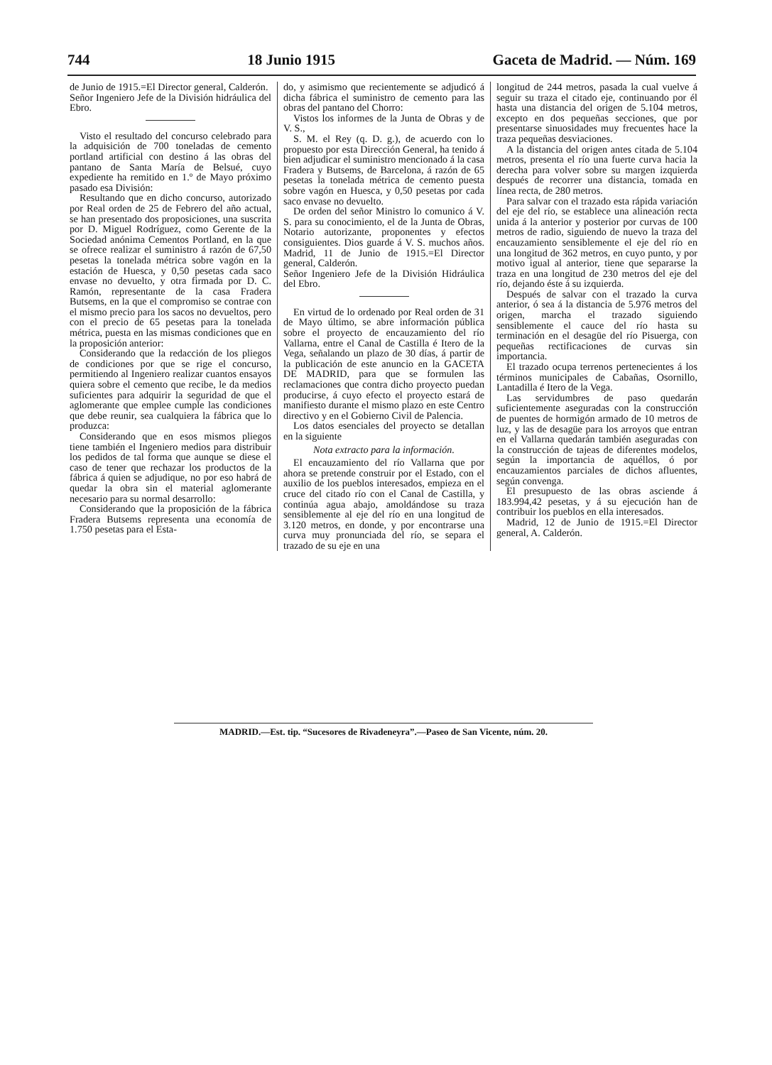744 18 Junio 1915 Gaceta de Madrid. — Núm. 169
de Junio de 1915.=El Director general, Calderón.
Señor Ingeniero Jefe de la División hidráulica del Ebro.
Visto el resultado del concurso celebrado para la adquisición de 700 toneladas de cemento portland artificial con destino á las obras del pantano de Santa María de Belsué, cuyo expediente ha remitido en 1.º de Mayo próximo pasado esa División:
Resultando que en dicho concurso, autorizado por Real orden de 25 de Febrero del año actual, se han presentado dos proposiciones, una suscrita por D. Miguel Rodríguez, como Gerente de la Sociedad anónima Cementos Portland, en la que se ofrece realizar el suministro á razón de 67,50 pesetas la tonelada métrica sobre vagón en la estación de Huesca, y 0,50 pesetas cada saco envase no devuelto, y otra firmada por D. C. Ramón, representante de la casa Fradera Butsems, en la que el compromiso se contrae con el mismo precio para los sacos no devueltos, pero con el precio de 65 pesetas para la tonelada métrica, puesta en las mismas condiciones que en la proposición anterior:
Considerando que la redacción de los pliegos de condiciones por que se rige el concurso, permitiendo al Ingeniero realizar cuantos ensayos quiera sobre el cemento que recibe, le da medios suficientes para adquirir la seguridad de que el aglomerante que emplee cumple las condiciones que debe reunir, sea cualquiera la fábrica que lo produzca:
Considerando que en esos mismos pliegos tiene también el Ingeniero medios para distribuir los pedidos de tal forma que aunque se diese el caso de tener que rechazar los productos de la fábrica á quien se adjudique, no por eso habrá de quedar la obra sin el material aglomerante necesario para su normal desarrollo:
Considerando que la proposición de la fábrica Fradera Butsems representa una economía de 1.750 pesetas para el Esta-
do, y asimismo que recientemente se adjudicó á dicha fábrica el suministro de cemento para las obras del pantano del Chorro:
Vistos los informes de la Junta de Obras y de V. S.,
S. M. el Rey (q. D. g.), de acuerdo con lo propuesto por esta Dirección General, ha tenido á bien adjudicar el suministro mencionado á la casa Fradera y Butsems, de Barcelona, á razón de 65 pesetas la tonelada métrica de cemento puesta sobre vagón en Huesca, y 0,50 pesetas por cada saco envase no devuelto.
De orden del señor Ministro lo comunico á V. S. para su conocimiento, el de la Junta de Obras, Notario autorizante, proponentes y efectos consiguientes. Dios guarde á V. S. muchos años. Madrid, 11 de Junio de 1915.=El Director general, Calderón.
Señor Ingeniero Jefe de la División Hidráulica del Ebro.
En virtud de lo ordenado por Real orden de 31 de Mayo último, se abre información pública sobre el proyecto de encauzamiento del río Vallarna, entre el Canal de Castilla é Itero de la Vega, señalando un plazo de 30 días, á partir de la publicación de este anuncio en la GACETA DE MADRID, para que se formulen las reclamaciones que contra dicho proyecto puedan producirse, á cuyo efecto el proyecto estará de manifiesto durante el mismo plazo en este Centro directivo y en el Gobierno Civil de Palencia.
Los datos esenciales del proyecto se detallan en la siguiente
Nota extracto para la información.
El encauzamiento del río Vallarna que por ahora se pretende construir por el Estado, con el auxilio de los pueblos interesados, empieza en el cruce del citado río con el Canal de Castilla, y continúa agua abajo, amoldándose su traza sensiblemente al eje del río en una longitud de 3.120 metros, en donde, y por encontrarse una curva muy pronunciada del río, se separa el trazado de su eje en una
longitud de 244 metros, pasada la cual vuelve á seguir su traza el citado eje, continuando por él hasta una distancia del origen de 5.104 metros, excepto en dos pequeñas secciones, que por presentarse sinuosidades muy frecuentes hace la traza pequeñas desviaciones.
A la distancia del origen antes citada de 5.104 metros, presenta el río una fuerte curva hacia la derecha para volver sobre su margen izquierda después de recorrer una distancia, tomada en línea recta, de 280 metros.
Para salvar con el trazado esta rápida variación del eje del río, se establece una alineación recta unida á la anterior y posterior por curvas de 100 metros de radio, siguiendo de nuevo la traza del encauzamiento sensiblemente el eje del río en una longitud de 362 metros, en cuyo punto, y por motivo igual al anterior, tiene que separarse la traza en una longitud de 230 metros del eje del río, dejando éste á su izquierda.
Después de salvar con el trazado la curva anterior, ó sea á la distancia de 5.976 metros del origen, marcha el trazado siguiendo sensiblemente el cauce del río hasta su terminación en el desagüe del río Pisuerga, con pequeñas rectificaciones de curvas sin importancia.
El trazado ocupa terrenos pertenecientes á los términos municipales de Cabañas, Osornillo, Lantadilla é Itero de la Vega.
Las servidumbres de paso quedarán suficientemente aseguradas con la construcción de puentes de hormigón armado de 10 metros de luz, y las de desagüe para los arroyos que entran en el Vallarna quedarán también aseguradas con la construcción de tajeas de diferentes modelos, según la importancia de aquéllos, ó por encauzamientos parciales de dichos afluentes, según convenga.
El presupuesto de las obras asciende á 183.994,42 pesetas, y á su ejecución han de contribuir los pueblos en ella interesados.
Madrid, 12 de Junio de 1915.=El Director general, A. Calderón.
MADRID.—Est. tip. “Sucesores de Rivadeneyra”.—Paseo de San Vicente, núm. 20.